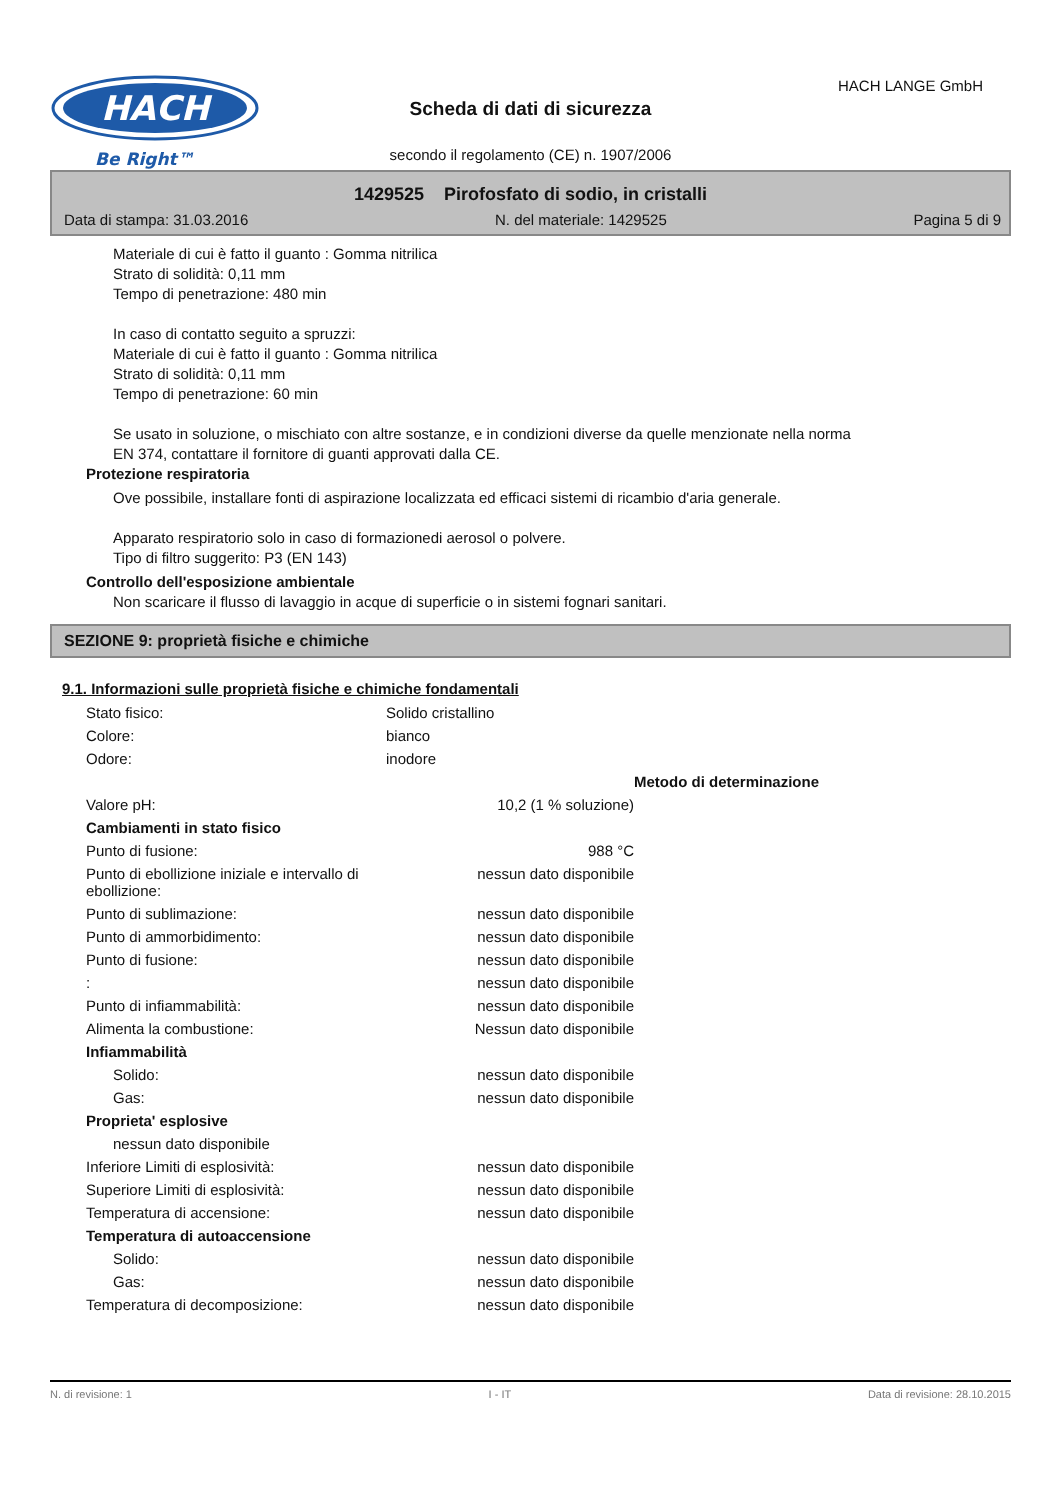HACH
Be Right™
HACH LANGE GmbH
Scheda di dati di sicurezza
secondo il regolamento (CE) n. 1907/2006
1429525 Pirofosfato di sodio, in cristalli
Data di stampa: 31.03.2016 N. del materiale: 1429525 Pagina 5 di 9
Materiale di cui è fatto il guanto : Gomma nitrilica
Strato di solidità: 0,11 mm
Tempo di penetrazione: 480 min
In caso di contatto seguito a spruzzi:
Materiale di cui è fatto il guanto : Gomma nitrilica
Strato di solidità: 0,11 mm
Tempo di penetrazione: 60 min
Se usato in soluzione, o mischiato con altre sostanze, e in condizioni diverse da quelle menzionate nella norma
EN 374, contattare il fornitore di guanti approvati dalla CE.
Protezione respiratoria
Ove possibile, installare fonti di aspirazione localizzata ed efficaci sistemi di ricambio d'aria generale.
Apparato respiratorio solo in caso di formazionedi aerosol o polvere.
Tipo di filtro suggerito: P3 (EN 143)
Controllo dell'esposizione ambientale
Non scaricare il flusso di lavaggio in acque di superficie o in sistemi fognari sanitari.
SEZIONE 9: proprietà fisiche e chimiche
9.1. Informazioni sulle proprietà fisiche e chimiche fondamentali
| Stato fisico: | Solido cristallino | | |
| Colore: | bianco | | |
| Odore: | inodore | | |
| | | | Metodo di determinazione |
| Valore pH: | | 10,2 (1 % soluzione) | |
| Cambiamenti in stato fisico | | | |
| Punto di fusione: | | 988 °C | |
| Punto di ebollizione iniziale e intervallo di ebollizione: | | nessun dato disponibile | |
| Punto di sublimazione: | | nessun dato disponibile | |
| Punto di ammorbidimento: | | nessun dato disponibile | |
| Punto di fusione: | | nessun dato disponibile | |
| : | | nessun dato disponibile | |
| Punto di infiammabilità: | | nessun dato disponibile | |
| Alimenta la combustione: | | Nessun dato disponibile | |
| Infiammabilità | | | |
| Solido: | | nessun dato disponibile | |
| Gas: | | nessun dato disponibile | |
| Proprieta' esplosive | | | |
| nessun dato disponibile | | | |
| Inferiore Limiti di esplosività: | | nessun dato disponibile | |
| Superiore Limiti di esplosività: | | nessun dato disponibile | |
| Temperatura di accensione: | | nessun dato disponibile | |
| Temperatura di autoaccensione | | | |
| Solido: | | nessun dato disponibile | |
| Gas: | | nessun dato disponibile | |
| Temperatura di decomposizione: | | nessun dato disponibile | |
N. di revisione: 1 I - IT Data di revisione: 28.10.2015